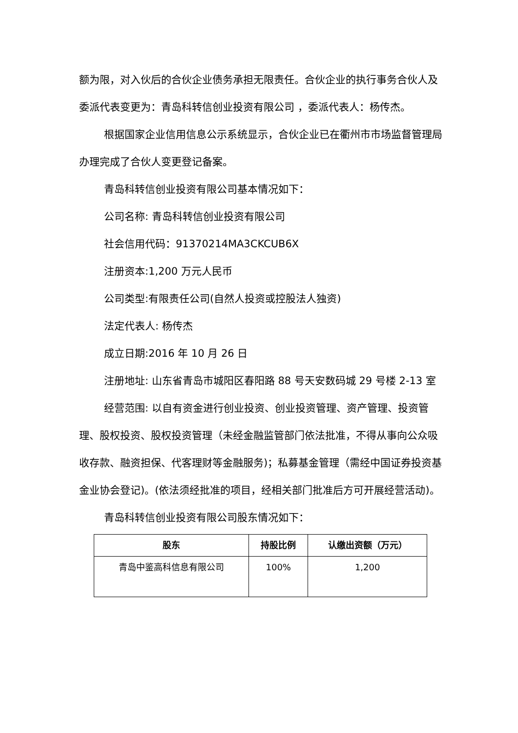额为限，对入伙后的合伙企业债务承担无限责任。合伙企业的执行事务合伙人及委派代表变更为：青岛科转信创业投资有限公司 ，委派代表人：杨传杰。
根据国家企业信用信息公示系统显示，合伙企业已在衢州市市场监督管理局办理完成了合伙人变更登记备案。
青岛科转信创业投资有限公司基本情况如下：
公司名称: 青岛科转信创业投资有限公司
社会信用代码：91370214MA3CKCUB6X
注册资本:1,200 万元人民币
公司类型:有限责任公司(自然人投资或控股法人独资)
法定代表人: 杨传杰
成立日期:2016 年 10 月 26 日
注册地址: 山东省青岛市城阳区春阳路 88 号天安数码城 29 号楼 2-13 室
经营范围: 以自有资金进行创业投资、创业投资管理、资产管理、投资管理、股权投资、股权投资管理（未经金融监管部门依法批准，不得从事向公众吸收存款、融资担保、代客理财等金融服务)；私募基金管理（需经中国证券投资基金业协会登记)。(依法须经批准的项目，经相关部门批准后方可开展经营活动)。
青岛科转信创业投资有限公司股东情况如下：
| 股东 | 持股比例 | 认缴出资额（万元） |
| --- | --- | --- |
| 青岛中鉴高科信息有限公司 | 100% | 1,200 |